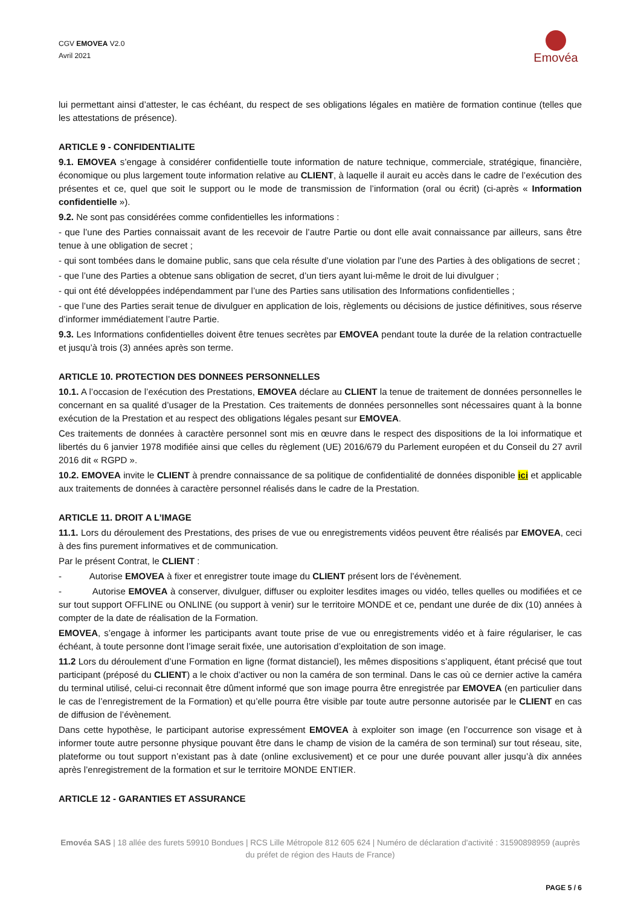CGV EMOVEA V2.0
Avril 2021
Emovéa
lui permettant ainsi d’attester, le cas échéant, du respect de ses obligations légales en matière de formation continue (telles que les attestations de présence).
ARTICLE 9 - CONFIDENTIALITE
9.1. EMOVEA s’engage à considérer confidentielle toute information de nature technique, commerciale, stratégique, financière, économique ou plus largement toute information relative au CLIENT, à laquelle il aurait eu accès dans le cadre de l’exécution des présentes et ce, quel que soit le support ou le mode de transmission de l’information (oral ou écrit) (ci-après « Information confidentielle »).
9.2. Ne sont pas considérées comme confidentielles les informations :
- que l’une des Parties connaissait avant de les recevoir de l’autre Partie ou dont elle avait connaissance par ailleurs, sans être tenue à une obligation de secret ;
- qui sont tombées dans le domaine public, sans que cela résulte d’une violation par l’une des Parties à des obligations de secret ;
- que l’une des Parties a obtenue sans obligation de secret, d’un tiers ayant lui-même le droit de lui divulguer ;
- qui ont été développées indépendamment par l’une des Parties sans utilisation des Informations confidentielles ;
- que l’une des Parties serait tenue de divulguer en application de lois, règlements ou décisions de justice définitives, sous réserve d’informer immédiatement l’autre Partie.
9.3. Les Informations confidentielles doivent être tenues secrètes par EMOVEA pendant toute la durée de la relation contractuelle et jusqu’à trois (3) années après son terme.
ARTICLE 10. PROTECTION DES DONNEES PERSONNELLES
10.1. A l’occasion de l’exécution des Prestations, EMOVEA déclare au CLIENT la tenue de traitement de données personnelles le concernant en sa qualité d’usager de la Prestation. Ces traitements de données personnelles sont nécessaires quant à la bonne exécution de la Prestation et au respect des obligations légales pesant sur EMOVEA.
Ces traitements de données à caractère personnel sont mis en œuvre dans le respect des dispositions de la loi informatique et libertés du 6 janvier 1978 modifiée ainsi que celles du règlement (UE) 2016/679 du Parlement européen et du Conseil du 27 avril 2016 dit « RGPD ».
10.2. EMOVEA invite le CLIENT à prendre connaissance de sa politique de confidentialité de données disponible ici et applicable aux traitements de données à caractère personnel réalisés dans le cadre de la Prestation.
ARTICLE 11. DROIT A L’IMAGE
11.1. Lors du déroulement des Prestations, des prises de vue ou enregistrements vidéos peuvent être réalisés par EMOVEA, ceci à des fins purement informatives et de communication.
Par le présent Contrat, le CLIENT :
- Autorise EMOVEA à fixer et enregistrer toute image du CLIENT présent lors de l’évènement.
- Autorise EMOVEA à conserver, divulguer, diffuser ou exploiter lesdites images ou vidéo, telles quelles ou modifiées et ce sur tout support OFFLINE ou ONLINE (ou support à venir) sur le territoire MONDE et ce, pendant une durée de dix (10) années à compter de la date de réalisation de la Formation.
EMOVEA, s’engage à informer les participants avant toute prise de vue ou enregistrements vidéo et à faire régulariser, le cas échéant, à toute personne dont l’image serait fixée, une autorisation d’exploitation de son image.
11.2 Lors du déroulement d’une Formation en ligne (format distanciel), les mêmes dispositions s’appliquent, étant précisé que tout participant (préposé du CLIENT) a le choix d’activer ou non la caméra de son terminal. Dans le cas où ce dernier active la caméra du terminal utilisé, celui-ci reconnait être dûment informé que son image pourra être enregistrée par EMOVEA (en particulier dans le cas de l’enregistrement de la Formation) et qu’elle pourra être visible par toute autre personne autorisée par le CLIENT en cas de diffusion de l’évènement.
Dans cette hypothèse, le participant autorise expressément EMOVEA à exploiter son image (en l’occurrence son visage et à informer toute autre personne physique pouvant être dans le champ de vision de la caméra de son terminal) sur tout réseau, site, plateforme ou tout support n’existant pas à date (online exclusivement) et ce pour une durée pouvant aller jusqu’à dix années après l’enregistrement de la formation et sur le territoire MONDE ENTIER.
ARTICLE 12 - GARANTIES ET ASSURANCE
Emovéa SAS | 18 allée des furets 59910 Bondues | RCS Lille Métropole 812 605 624 | Numéro de déclaration d'activité : 31590898959 (auprès du préfet de région des Hauts de France)
PAGE 5 / 6